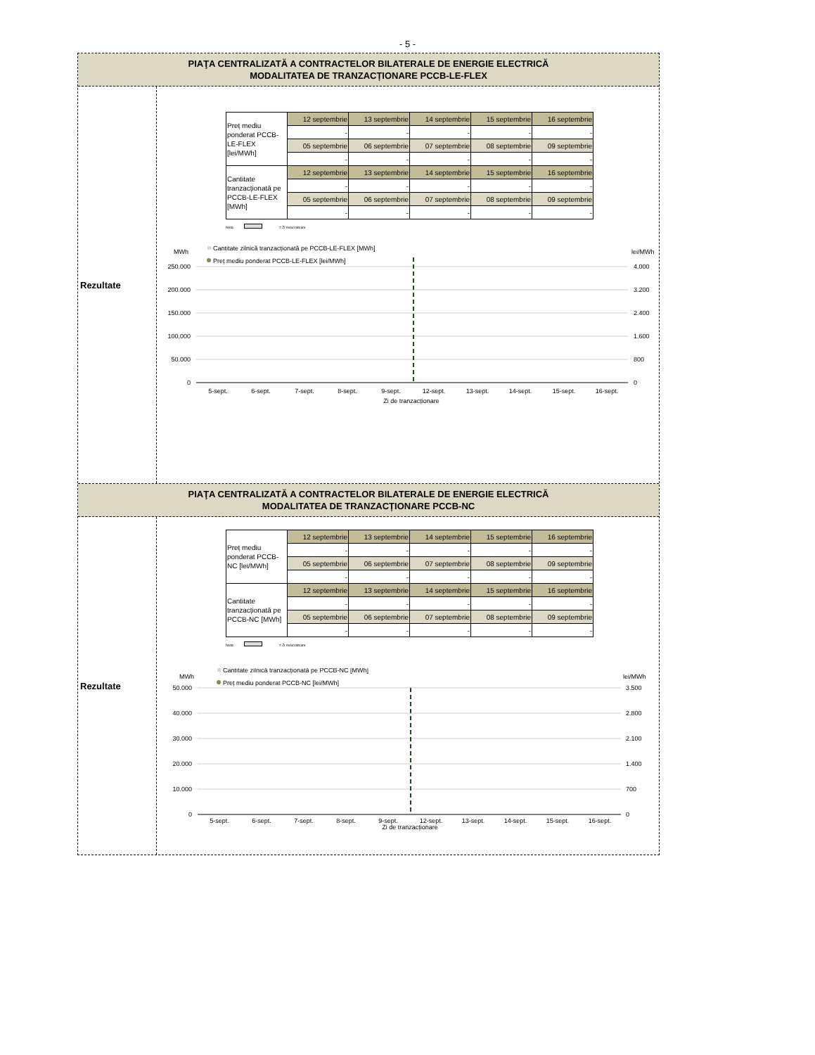- 5 -
PIAŢA CENTRALIZATĂ A CONTRACTELOR BILATERALE DE ENERGIE ELECTRICĂ
MODALITATEA DE TRANZACȚIONARE PCCB-LE-FLEX
Rezultate
| Preț mediu ponderat PCCB-LE-FLEX [lei/MWh] | 12 septembrie | 13 septembrie | 14 septembrie | 15 septembrie | 16 septembrie |
| | - | - | - | - | - |
| | 05 septembrie | 06 septembrie | 07 septembrie | 08 septembrie | 09 septembrie |
| | - | - | - | - | - |
| Cantitate tranzacționată pe PCCB-LE-FLEX [MWh] | 12 septembrie | 13 septembrie | 14 septembrie | 15 septembrie | 16 septembrie |
| | - | - | - | - | - |
| | 05 septembrie | 06 septembrie | 07 septembrie | 08 septembrie | 09 septembrie |
| | - | - | - | - | - |
Nota: = Zi nelucratoare
MWh
lei/MWh
Cantitate zilnică tranzacționată pe PCCB-LE-FLEX [MWh]
Preț mediu ponderat PCCB-LE-FLEX [lei/MWh]
250.000
200.000
150.000
100.000
50.000
0
4.000
3.200
2.400
1.600
800
0
5-sept.
6-sept.
7-sept.
8-sept.
9-sept.
12-sept.
13-sept.
14-sept.
15-sept.
16-sept.
Zi de tranzacționare
PIAŢA CENTRALIZATĂ A CONTRACTELOR BILATERALE DE ENERGIE ELECTRICĂ
MODALITATEA DE TRANZACȚIONARE PCCB-NC
Rezultate
| Preț mediu ponderat PCCB-NC [lei/MWh] | 12 septembrie | 13 septembrie | 14 septembrie | 15 septembrie | 16 septembrie |
| | - | - | - | - | - |
| | 05 septembrie | 06 septembrie | 07 septembrie | 08 septembrie | 09 septembrie |
| | - | - | - | - | - |
| Cantitate tranzacționată pe PCCB-NC [MWh] | 12 septembrie | 13 septembrie | 14 septembrie | 15 septembrie | 16 septembrie |
| | - | - | - | - | - |
| | 05 septembrie | 06 septembrie | 07 septembrie | 08 septembrie | 09 septembrie |
| | - | - | - | - | - |
Nota: = Zi nelucratoare
MWh
lei/MWh
Cantitate zilnică tranzacționată pe PCCB-NC [MWh]
Preț mediu ponderat PCCB-NC [lei/MWh]
50.000
40.000
30.000
20.000
10.000
0
3.500
2.800
2.100
1.400
700
0
5-sept.
6-sept.
7-sept.
8-sept.
9-sept.
12-sept.
13-sept.
14-sept.
15-sept.
16-sept.
Zi de tranzacționare